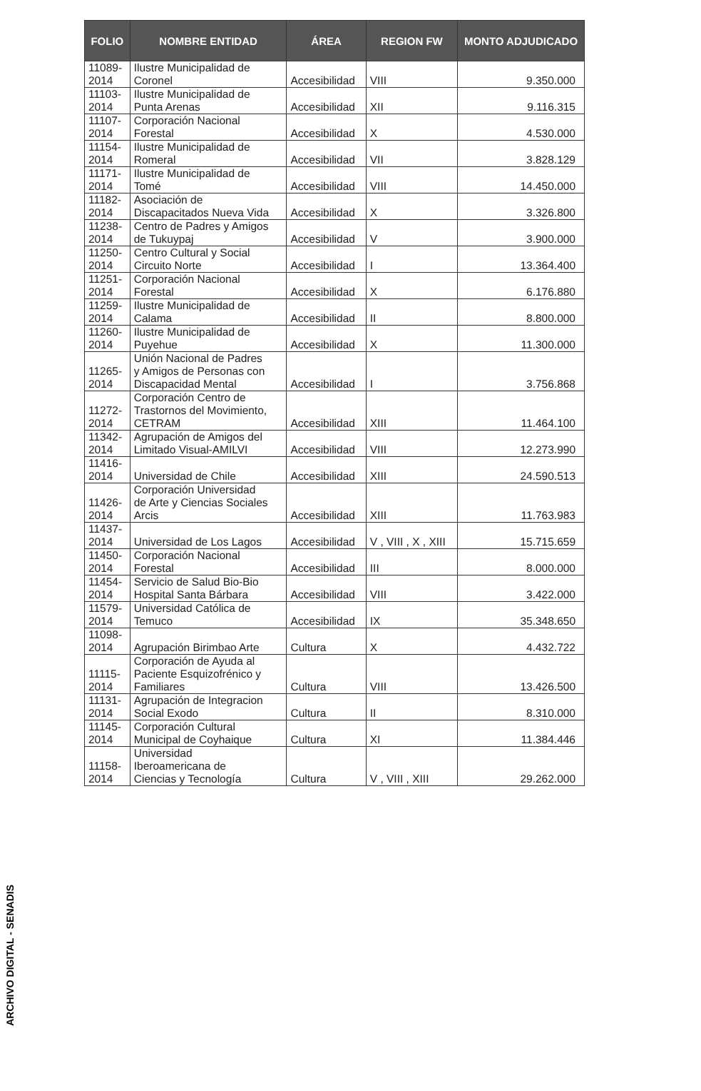| FOLIO | NOMBRE ENTIDAD | ÁREA | REGION FW | MONTO ADJUDICADO |
| --- | --- | --- | --- | --- |
| 11089- 2014 | Ilustre Municipalidad de Coronel | Accesibilidad | VIII | 9.350.000 |
| 11103- 2014 | Ilustre Municipalidad de Punta Arenas | Accesibilidad | XII | 9.116.315 |
| 11107- 2014 | Corporación Nacional Forestal | Accesibilidad | X | 4.530.000 |
| 11154- 2014 | Ilustre Municipalidad de Romeral | Accesibilidad | VII | 3.828.129 |
| 11171- 2014 | Ilustre Municipalidad de Tomé | Accesibilidad | VIII | 14.450.000 |
| 11182- 2014 | Asociación de Discapacitados Nueva Vida | Accesibilidad | X | 3.326.800 |
| 11238- 2014 | Centro de Padres y Amigos de Tukuypaj | Accesibilidad | V | 3.900.000 |
| 11250- 2014 | Centro Cultural y Social Circuito Norte | Accesibilidad | I | 13.364.400 |
| 11251- 2014 | Corporación Nacional Forestal | Accesibilidad | X | 6.176.880 |
| 11259- 2014 | Ilustre Municipalidad de Calama | Accesibilidad | II | 8.800.000 |
| 11260- 2014 | Ilustre Municipalidad de Puyehue | Accesibilidad | X | 11.300.000 |
| 11265- 2014 | Unión Nacional de Padres y Amigos de Personas con Discapacidad Mental | Accesibilidad | I | 3.756.868 |
| 11272- 2014 | Corporación Centro de Trastornos del Movimiento, CETRAM | Accesibilidad | XIII | 11.464.100 |
| 11342- 2014 | Agrupación de Amigos del Limitado Visual-AMILVI | Accesibilidad | VIII | 12.273.990 |
| 11416- 2014 | Universidad de Chile | Accesibilidad | XIII | 24.590.513 |
| 11426- 2014 | Corporación Universidad de Arte y Ciencias Sociales Arcis | Accesibilidad | XIII | 11.763.983 |
| 11437- 2014 | Universidad de Los Lagos | Accesibilidad | V , VIII , X , XIII | 15.715.659 |
| 11450- 2014 | Corporación Nacional Forestal | Accesibilidad | III | 8.000.000 |
| 11454- 2014 | Servicio de Salud Bio-Bio Hospital Santa Bárbara | Accesibilidad | VIII | 3.422.000 |
| 11579- 2014 | Universidad Católica de Temuco | Accesibilidad | IX | 35.348.650 |
| 11098- 2014 | Agrupación Birimbao Arte | Cultura | X | 4.432.722 |
| 11115- 2014 | Corporación de Ayuda al Paciente Esquizofrénico y Familiares | Cultura | VIII | 13.426.500 |
| 11131- 2014 | Agrupación de Integracion Social Exodo | Cultura | II | 8.310.000 |
| 11145- 2014 | Corporación Cultural Municipal de Coyhaique | Cultura | XI | 11.384.446 |
| 11158- 2014 | Universidad Iberoamericana de Ciencias y Tecnología | Cultura | V , VIII , XIII | 29.262.000 |
ARCHIVO DIGITAL - SENADIS